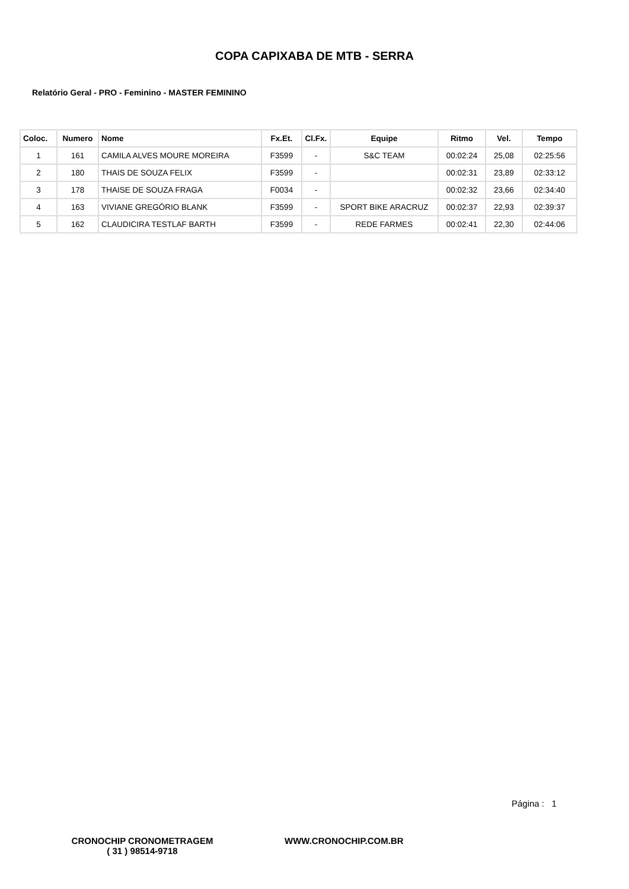COPA CAPIXABA DE MTB - SERRA
Relatório Geral - PRO - Feminino - MASTER FEMININO
| Coloc. | Numero | Nome | Fx.Et. | Cl.Fx. | Equipe | Ritmo | Vel. | Tempo |
| --- | --- | --- | --- | --- | --- | --- | --- | --- |
| 1 | 161 | CAMILA ALVES MOURE MOREIRA | F3599 | - | S&C TEAM | 00:02:24 | 25,08 | 02:25:56 |
| 2 | 180 | THAIS DE SOUZA FELIX | F3599 | - | | 00:02:31 | 23,89 | 02:33:12 |
| 3 | 178 | THAISE DE SOUZA FRAGA | F0034 | - | | 00:02:32 | 23,66 | 02:34:40 |
| 4 | 163 | VIVIANE GREGÓRIO BLANK | F3599 | - | SPORT BIKE ARACRUZ | 00:02:37 | 22,93 | 02:39:37 |
| 5 | 162 | CLAUDICIRA TESTLAF BARTH | F3599 | - | REDE FARMES | 00:02:41 | 22,30 | 02:44:06 |
Página : 1
CRONOCHIP CRONOMETRAGEM
( 31 ) 98514-9718
WWW.CRONOCHIP.COM.BR